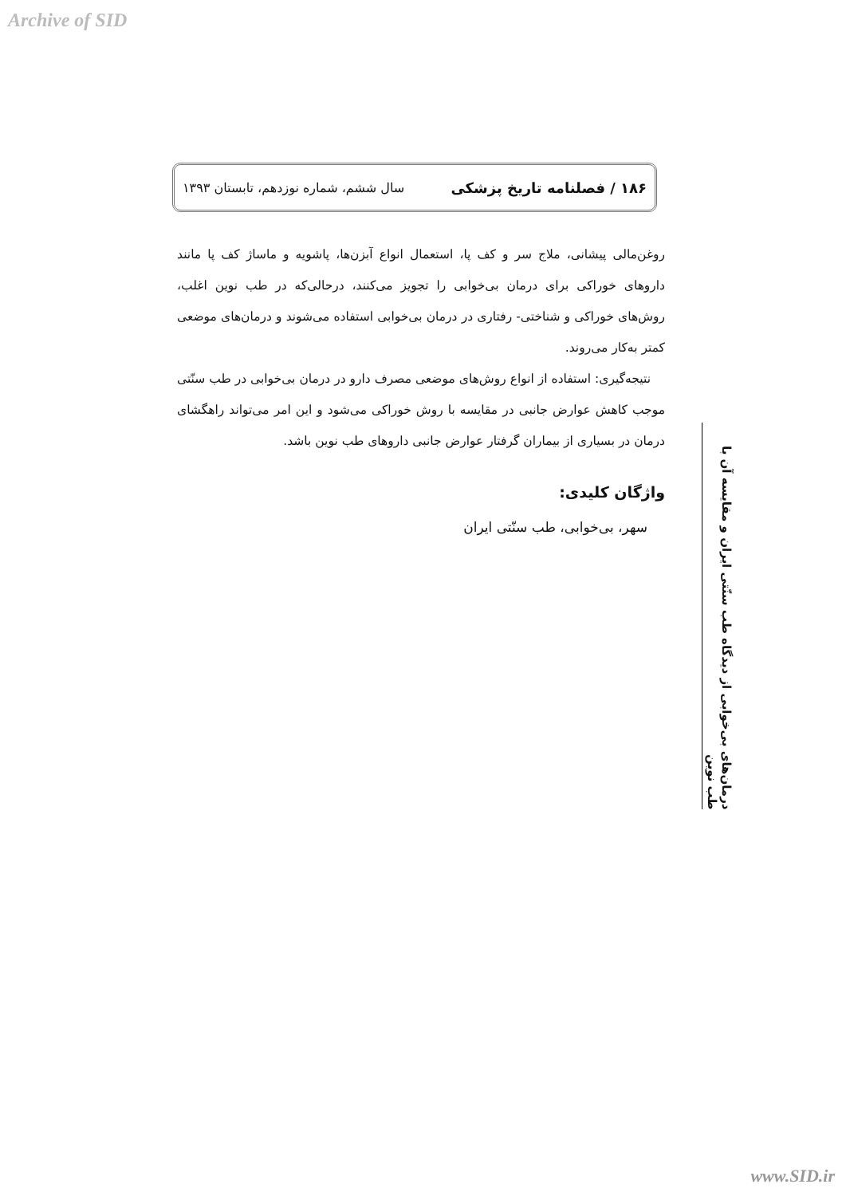Archive of SID
۱۸۶ / فصلنامه تاریخ پزشکی سال ششم، شماره نوزدهم، تابستان ۱۳۹۳
روغن‌مالی پیشانی، ملاج سر و کف پا، استعمال انواع آبزن‌ها، پاشویه و ماساژ کف پا مانند داروهای خوراکی برای درمان بی‌خوابی را تجویز می‌کنند، درحالی‌که در طب نوین اغلب، روش‌های خوراکی و شناختی- رفتاری در درمان بی‌خوابی استفاده می‌شوند و درمان‌های موضعی کمتر به‌کار می‌روند.
نتیجه‌گیری: استفاده از انواع روش‌های موضعی مصرف دارو در درمان بی‌خوابی در طب سنّتی موجب کاهش عوارض جانبی در مقایسه با روش خوراکی می‌شود و این امر می‌تواند راهگشای درمان در بسیاری از بیماران گرفتار عوارض جانبی داروهای طب نوین باشد.
واژگان کلیدی:
سهر، بی‌خوابی، طب سنّتی ایران
درمان‌های بی‌خوابی از دیدگاه طب سنّتی ایران و مقایسه آن با طب نوین
www.SID.ir